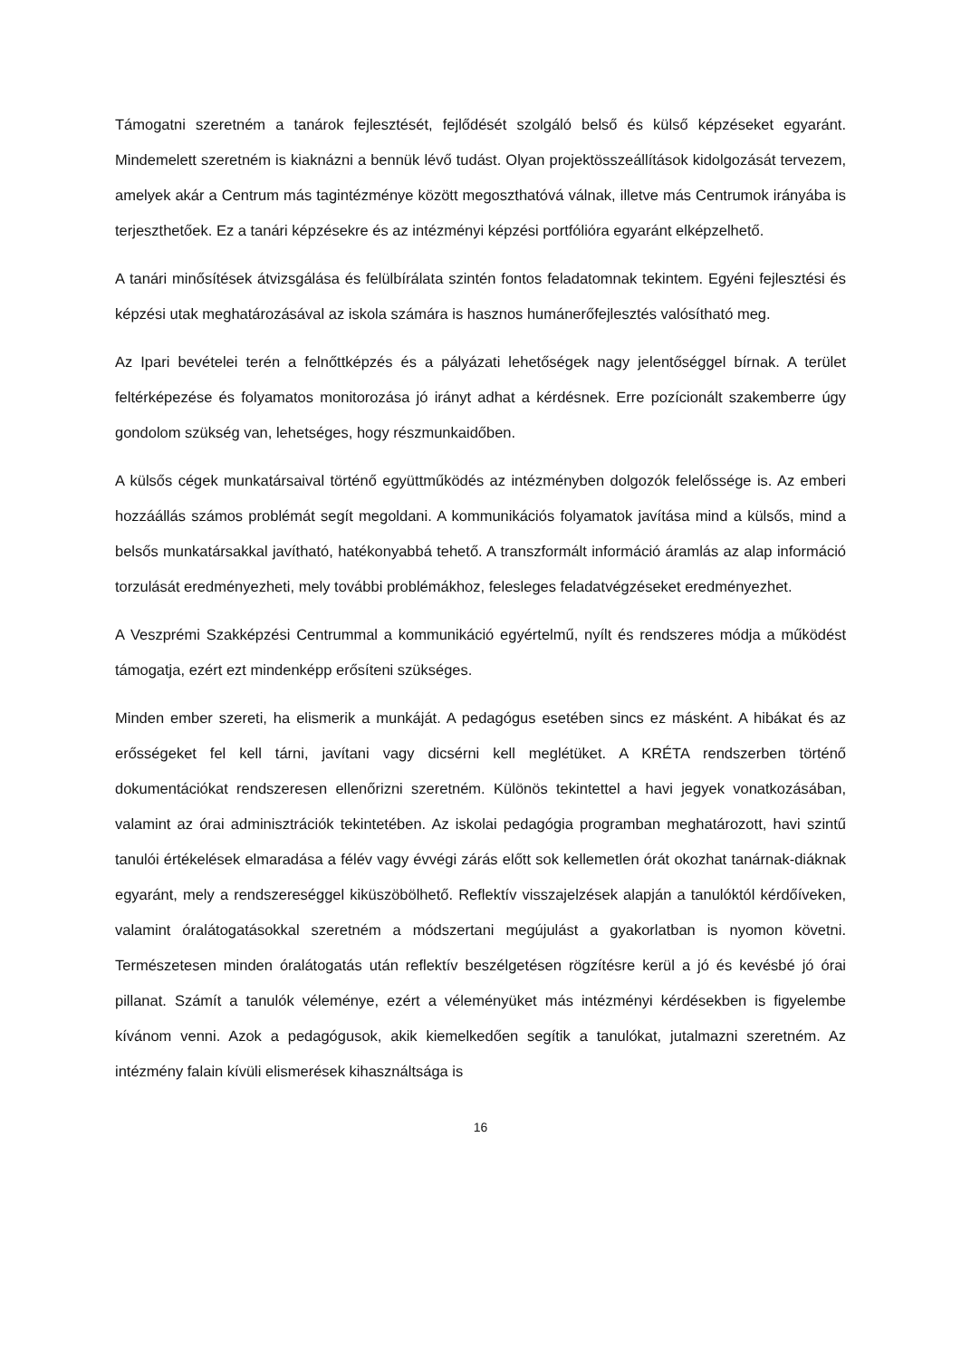Támogatni szeretném a tanárok fejlesztését, fejlődését szolgáló belső és külső képzéseket egyaránt. Mindemelett szeretném is kiaknázni a bennük lévő tudást. Olyan projektösszeállítások kidolgozását tervezem, amelyek akár a Centrum más tagintézménye között megoszthatóvá válnak, illetve más Centrumok irányába is terjeszthetőek. Ez a tanári képzésekre és az intézményi képzési portfólióra egyaránt elképzelhető.
A tanári minősítések átvizsgálása és felülbírálata szintén fontos feladatomnak tekintem. Egyéni fejlesztési és képzési utak meghatározásával az iskola számára is hasznos humánerőfejlesztés valósítható meg.
Az Ipari bevételei terén a felnőttképzés és a pályázati lehetőségek nagy jelentőséggel bírnak. A terület feltérképezése és folyamatos monitorozása jó irányt adhat a kérdésnek. Erre pozícionált szakemberre úgy gondolom szükség van, lehetséges, hogy részmunkaidőben.
A külsős cégek munkatársaival történő együttműködés az intézményben dolgozók felelőssége is. Az emberi hozzáállás számos problémát segít megoldani. A kommunikációs folyamatok javítása mind a külsős, mind a belsős munkatársakkal javítható, hatékonyabbá tehető. A transzformált információ áramlás az alap információ torzulását eredményezheti, mely további problémákhoz, felesleges feladatvégzéseket eredményezhet.
A Veszprémi Szakképzési Centrummal a kommunikáció egyértelmű, nyílt és rendszeres módja a működést támogatja, ezért ezt mindenképp erősíteni szükséges.
Minden ember szereti, ha elismerik a munkáját. A pedagógus esetében sincs ez másként. A hibákat és az erősségeket fel kell tárni, javítani vagy dicsérni kell meglétüket. A KRÉTA rendszerben történő dokumentációkat rendszeresen ellenőrizni szeretném. Különös tekintettel a havi jegyek vonatkozásában, valamint az órai adminisztrációk tekintetében. Az iskolai pedagógia programban meghatározott, havi szintű tanulói értékelések elmaradása a félév vagy évvégi zárás előtt sok kellemetlen órát okozhat tanárnak-diáknak egyaránt, mely a rendszereséggel kiküszöbölhető. Reflektív visszajelzések alapján a tanulóktól kérdőíveken, valamint óralátogatásokkal szeretném a módszertani megújulást a gyakorlatban is nyomon követni. Természetesen minden óralátogatás után reflektív beszélgetésen rögzítésre kerül a jó és kevésbé jó órai pillanat. Számít a tanulók véleménye, ezért a véleményüket más intézményi kérdésekben is figyelembe kívánom venni. Azok a pedagógusok, akik kiemelkedően segítik a tanulókat, jutalmazni szeretném. Az intézmény falain kívüli elismerések kihasználtsága is
16